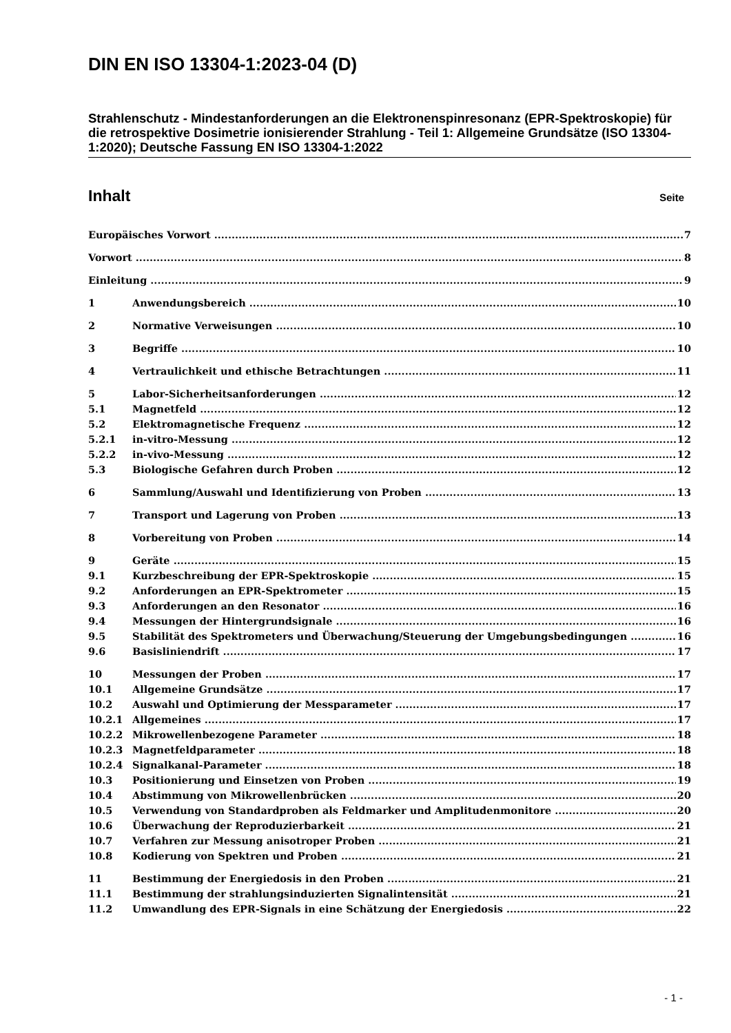DIN EN ISO 13304-1:2023-04 (D)
Strahlenschutz - Mindestanforderungen an die Elektronenspinresonanz (EPR-Spektroskopie) für die retrospektive Dosimetrie ionisierender Strahlung - Teil 1: Allgemeine Grundsätze (ISO 13304-1:2020); Deutsche Fassung EN ISO 13304-1:2022
Inhalt Seite
Europäisches Vorwort 7
Vorwort 8
Einleitung 9
1 Anwendungsbereich 10
2 Normative Verweisungen 10
3 Begriffe 10
4 Vertraulichkeit und ethische Betrachtungen 11
5 Labor-Sicherheitsanforderungen 12
5.1 Magnetfeld 12
5.2 Elektromagnetische Frequenz 12
5.2.1 in-vitro-Messung 12
5.2.2 in-vivo-Messung 12
5.3 Biologische Gefahren durch Proben 12
6 Sammlung/Auswahl und Identifizierung von Proben 13
7 Transport und Lagerung von Proben 13
8 Vorbereitung von Proben 14
9 Geräte 15
9.1 Kurzbeschreibung der EPR-Spektroskopie 15
9.2 Anforderungen an EPR-Spektrometer 15
9.3 Anforderungen an den Resonator 16
9.4 Messungen der Hintergrundsignale 16
9.5 Stabilität des Spektrometers und Überwachung/Steuerung der Umgebungsbedingungen 16
9.6 Basisliniendrift 17
10 Messungen der Proben 17
10.1 Allgemeine Grundsätze 17
10.2 Auswahl und Optimierung der Messparameter 17
10.2.1 Allgemeines 17
10.2.2 Mikrowellenbezogene Parameter 18
10.2.3 Magnetfeldparameter 18
10.2.4 Signalkanal-Parameter 18
10.3 Positionierung und Einsetzen von Proben 19
10.4 Abstimmung von Mikrowellenbrücken 20
10.5 Verwendung von Standardproben als Feldmarker und Amplitudenmonitore 20
10.6 Überwachung der Reproduzierbarkeit 21
10.7 Verfahren zur Messung anisotroper Proben 21
10.8 Kodierung von Spektren und Proben 21
11 Bestimmung der Energiedosis in den Proben 21
11.1 Bestimmung der strahlungsinduzierten Signalintensität 21
11.2 Umwandlung des EPR-Signals in eine Schätzung der Energiedosis 22
- 1 -